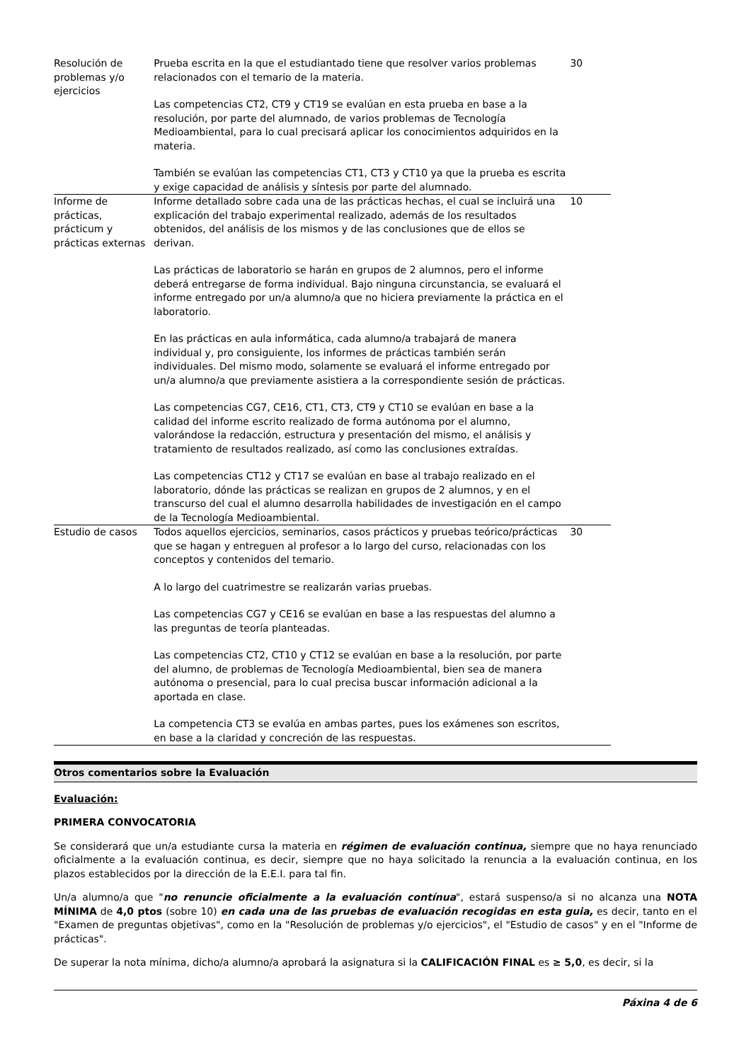| Resolución de problemas y/o ejercicios | Prueba escrita en la que el estudiantado tiene que resolver varios problemas relacionados con el temario de la materia. Las competencias CT2, CT9 y CT19 se evalúan en esta prueba en base a la resolución, por parte del alumnado, de varios problemas de Tecnología Medioambiental, para lo cual precisará aplicar los conocimientos adquiridos en la materia. También se evalúan las competencias CT1, CT3 y CT10 ya que la prueba es escrita y exige capacidad de análisis y síntesis por parte del alumnado. | 30 | |
| Informe de prácticas, prácticum y prácticas externas | Informe detallado sobre cada una de las prácticas hechas, el cual se incluirá una explicación del trabajo experimental realizado, además de los resultados obtenidos, del análisis de los mismos y de las conclusiones que de ellos se derivan. Las prácticas de laboratorio se harán en grupos de 2 alumnos, pero el informe deberá entregarse de forma individual. Bajo ninguna circunstancia, se evaluará el informe entregado por un/a alumno/a que no hiciera previamente la práctica en el laboratorio. En las prácticas en aula informática, cada alumno/a trabajará de manera individual y, pro consiguiente, los informes de prácticas también serán individuales. Del mismo modo, solamente se evaluará el informe entregado por un/a alumno/a que previamente asistiera a la correspondiente sesión de prácticas. Las competencias CG7, CE16, CT1, CT3, CT9 y CT10 se evalúan en base a la calidad del informe escrito realizado de forma autónoma por el alumno, valorándose la redacción, estructura y presentación del mismo, el análisis y tratamiento de resultados realizado, así como las conclusiones extraídas. Las competencias CT12 y CT17 se evalúan en base al trabajo realizado en el laboratorio, dónde las prácticas se realizan en grupos de 2 alumnos, y en el transcurso del cual el alumno desarrolla habilidades de investigación en el campo de la Tecnología Medioambiental. | 10 | |
| Estudio de casos | Todos aquellos ejercicios, seminarios, casos prácticos y pruebas teórico/prácticas que se hagan y entreguen al profesor a lo largo del curso, relacionadas con los conceptos y contenidos del temario. A lo largo del cuatrimestre se realizarán varias pruebas. Las competencias CG7 y CE16 se evalúan en base a las respuestas del alumno a las preguntas de teoría planteadas. Las competencias CT2, CT10 y CT12 se evalúan en base a la resolución, por parte del alumno, de problemas de Tecnología Medioambiental, bien sea de manera autónoma o presencial, para lo cual precisa buscar información adicional a la aportada en clase. La competencia CT3 se evalúa en ambas partes, pues los exámenes son escritos, en base a la claridad y concreción de las respuestas. | 30 | |
Otros comentarios sobre la Evaluación
Evaluación:
PRIMERA CONVOCATORIA
Se considerará que un/a estudiante cursa la materia en régimen de evaluación continua, siempre que no haya renunciado oficialmente a la evaluación continua, es decir, siempre que no haya solicitado la renuncia a la evaluación continua, en los plazos establecidos por la dirección de la E.E.I. para tal fin.
Un/a alumno/a que "no renuncie oficialmente a la evaluación contínua", estará suspenso/a si no alcanza una NOTA MÍNIMA de 4,0 ptos (sobre 10) en cada una de las pruebas de evaluación recogidas en esta guia, es decir, tanto en el "Examen de preguntas objetivas", como en la "Resolución de problemas y/o ejercicios", el "Estudio de casos" y en el "Informe de prácticas".
De superar la nota mínima, dicho/a alumno/a aprobará la asignatura si la CALIFICACIÓN FINAL es ≥ 5,0, es decir, si la
Páxina 4 de 6